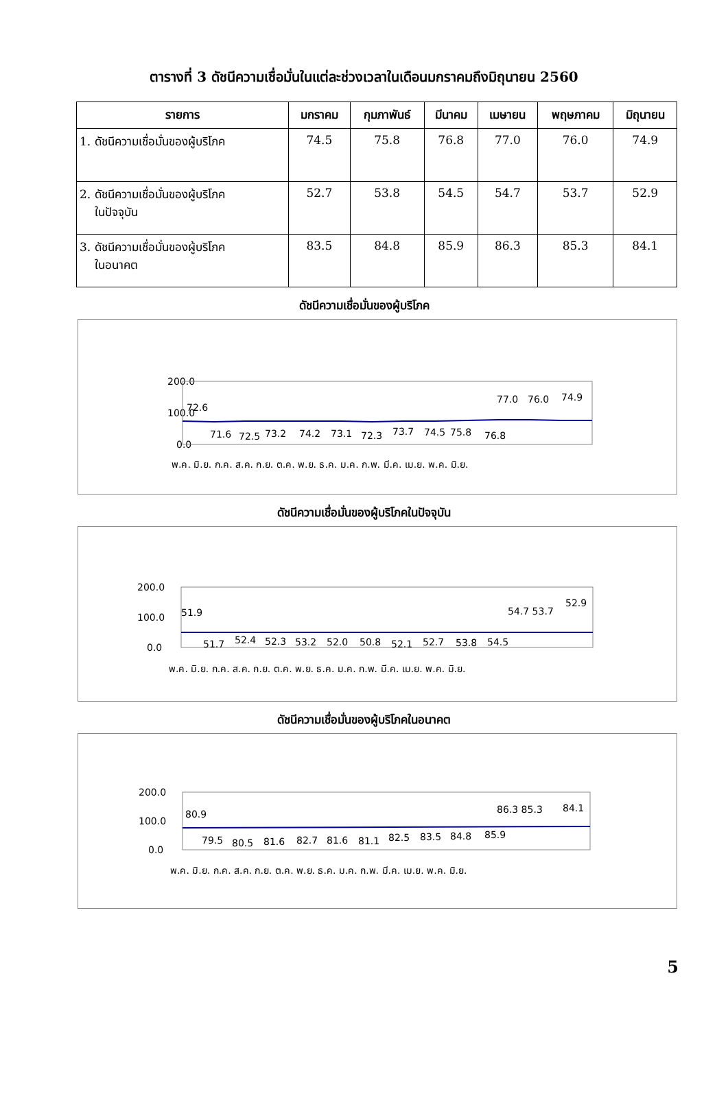ตารางที่ 3 ดัชนีความเชื่อมั่นในแต่ละช่วงเวลาในเดือนมกราคมถึงมิถุนายน 2560
| รายการ | มกราคม | กุมภาพันธ์ | มีนาคม | เมษายน | พฤษภาคม | มิถุนายน |
| --- | --- | --- | --- | --- | --- | --- |
| 1. ดัชนีความเชื่อมั่นของผู้บริโภค | 74.5 | 75.8 | 76.8 | 77.0 | 76.0 | 74.9 |
| 2. ดัชนีความเชื่อมั่นของผู้บริโภค ในปัจจุบัน | 52.7 | 53.8 | 54.5 | 54.7 | 53.7 | 52.9 |
| 3. ดัชนีความเชื่อมั่นของผู้บริโภค ในอนาคต | 83.5 | 84.8 | 85.9 | 86.3 | 85.3 | 84.1 |
ดัชนีความเชื่อมั่นของผู้บริโภค
200.0
100.0
0.0
72.6
71.6
72.5
73.2
74.2
73.1
72.3
73.7
74.5
75.8
76.8
77.0
76.0
74.9
พ.ค. มิ.ย. ก.ค. ส.ค. ก.ย. ต.ค. พ.ย. ธ.ค. ม.ค. ก.พ. มี.ค. เม.ย. พ.ค. มิ.ย.
ดัชนีความเชื่อมั่นของผู้บริโภคในปัจจุบัน
200.0
100.0
0.0
51.9
51.7
52.4
52.3
53.2
52.0
50.8
52.1
52.7
53.8
54.5
54.7 53.7
52.9
พ.ค. มิ.ย. ก.ค. ส.ค. ก.ย. ต.ค. พ.ย. ธ.ค. ม.ค. ก.พ. มี.ค. เม.ย. พ.ค. มิ.ย.
ดัชนีความเชื่อมั่นของผู้บริโภคในอนาคต
200.0
100.0
0.0
80.9
79.5
80.5
81.6
82.7
81.6
81.1
82.5
83.5
84.8
85.9
86.3 85.3
84.1
พ.ค. มิ.ย. ก.ค. ส.ค. ก.ย. ต.ค. พ.ย. ธ.ค. ม.ค. ก.พ. มี.ค. เม.ย. พ.ค. มิ.ย.
5